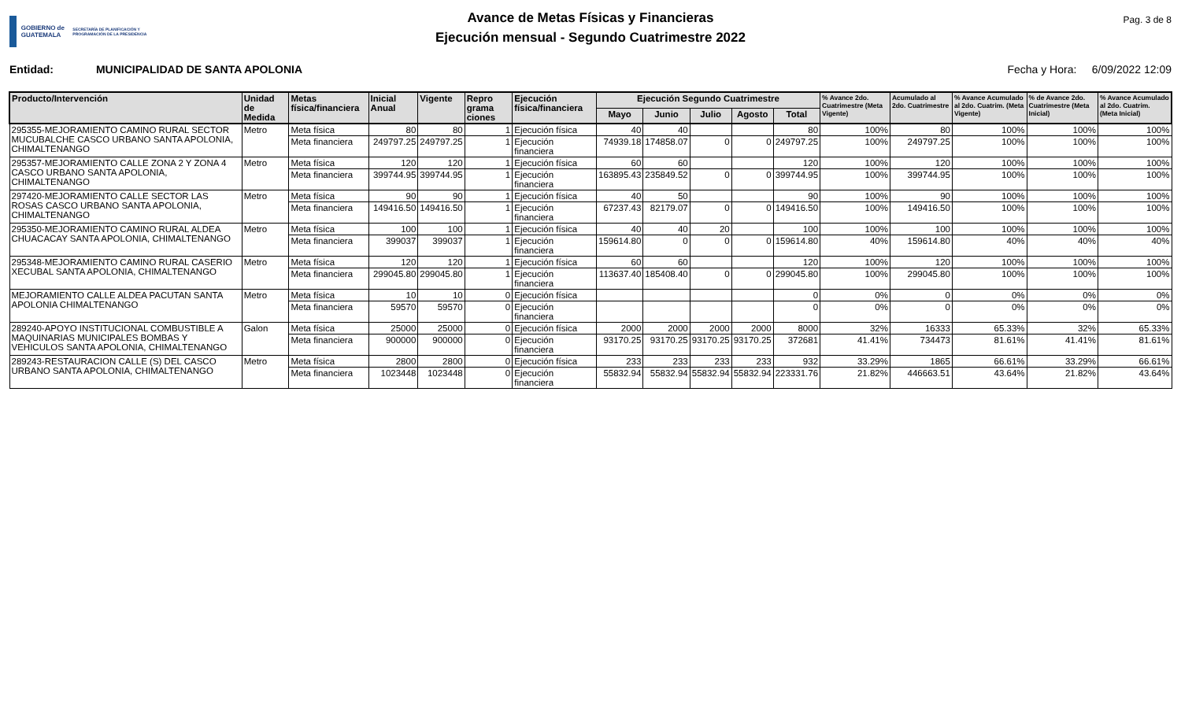GOBIERNO de GUATEMALA
SECRETARÍA DE PLANIFICACIÓN Y PROGRAMACIÓN DE LA PRESIDENCIA
Avance de Metas Físicas y Financieras
Ejecución mensual - Segundo Cuatrimestre 2022
Pag. 3 de 8
Entidad: MUNICIPALIDAD DE SANTA APOLONIA
Fecha y Hora: 6/09/2022 12:09
| Producto/Intervención | Unidad de Medida | Metas física/financiera | Inicial Anual | Vigente | Repro grama ciones | Ejecución física/financiera | Ejecución Segundo Cuatrimestre | | | | | % Avance 2do. Cuatrimestre (Meta Vigente) | Acumulado al 2do. Cuatrimestre | % Avance Acumulado al 2do. Cuatrim. (Meta Vigente) | % de Avance 2do. Cuatrimestre (Meta Inicial) | % Avance Acumulado al 2do. Cuatrim. (Meta Inicial) |
| --- | --- | --- | --- | --- | --- | --- | --- | --- | --- | --- | --- | --- | --- | --- | --- | --- |
| | | | | | | | Mayo | Junio | Julio | Agosto | Total | | | | | |
| 295355-MEJORAMIENTO CAMINO RURAL SECTOR MUCUBALCHE CASCO URBANO SANTA APOLONIA, CHIMALTENANGO | Metro | Meta física | 80 | 80 | 1 | Ejecución física | 40 | 40 | | | 80 | 100% | 80 | 100% | 100% | 100% |
| | | Meta financiera | 249797.25 | 249797.25 | 1 | Ejecución financiera | 74939.18 | 174858.07 | 0 | 0 | 249797.25 | 100% | 249797.25 | 100% | 100% | 100% |
| 295357-MEJORAMIENTO CALLE ZONA 2 Y ZONA 4 CASCO URBANO SANTA APOLONIA, CHIMALTENANGO | Metro | Meta física | 120 | 120 | 1 | Ejecución física | 60 | 60 | | | 120 | 100% | 120 | 100% | 100% | 100% |
| | | Meta financiera | 399744.95 | 399744.95 | 1 | Ejecución financiera | 163895.43 | 235849.52 | 0 | 0 | 399744.95 | 100% | 399744.95 | 100% | 100% | 100% |
| 297420-MEJORAMIENTO CALLE SECTOR LAS ROSAS CASCO URBANO SANTA APOLONIA, CHIMALTENANGO | Metro | Meta física | 90 | 90 | 1 | Ejecución física | 40 | 50 | | | 90 | 100% | 90 | 100% | 100% | 100% |
| | | Meta financiera | 149416.50 | 149416.50 | 1 | Ejecución financiera | 67237.43 | 82179.07 | 0 | 0 | 149416.50 | 100% | 149416.50 | 100% | 100% | 100% |
| 295350-MEJORAMIENTO CAMINO RURAL ALDEA CHUACACAY SANTA APOLONIA, CHIMALTENANGO | Metro | Meta física | 100 | 100 | 1 | Ejecución física | 40 | 40 | 20 | | 100 | 100% | 100 | 100% | 100% | 100% |
| | | Meta financiera | 399037 | 399037 | 1 | Ejecución financiera | 159614.80 | 0 | 0 | 0 | 159614.80 | 40% | 159614.80 | 40% | 40% | 40% |
| 295348-MEJORAMIENTO CAMINO RURAL CASERIO XECUBAL SANTA APOLONIA, CHIMALTENANGO | Metro | Meta física | 120 | 120 | 1 | Ejecución física | 60 | 60 | | | 120 | 100% | 120 | 100% | 100% | 100% |
| | | Meta financiera | 299045.80 | 299045.80 | 1 | Ejecución financiera | 113637.40 | 185408.40 | 0 | 0 | 299045.80 | 100% | 299045.80 | 100% | 100% | 100% |
| MEJORAMIENTO CALLE ALDEA PACUTAN SANTA APOLONIA CHIMALTENANGO | Metro | Meta física | 10 | 10 | 0 | Ejecución física | | | | | 0 | 0% | 0 | 0% | 0% | 0% |
| | | Meta financiera | 59570 | 59570 | 0 | Ejecución financiera | | | | | 0 | 0% | 0 | 0% | 0% | 0% |
| 289240-APOYO INSTITUCIONAL COMBUSTIBLE A MAQUINARIAS MUNICIPALES BOMBAS Y VEHICULOS SANTA APOLONIA, CHIMALTENANGO | Galon | Meta física | 25000 | 25000 | 0 | Ejecución física | 2000 | 2000 | 2000 | 2000 | 8000 | 32% | 16333 | 65.33% | 32% | 65.33% |
| | | Meta financiera | 900000 | 900000 | 0 | Ejecución financiera | 93170.25 | 93170.25 | 93170.25 | 93170.25 | 372681 | 41.41% | 734473 | 81.61% | 41.41% | 81.61% |
| 289243-RESTAURACION CALLE (S) DEL CASCO URBANO SANTA APOLONIA, CHIMALTENANGO | Metro | Meta física | 2800 | 2800 | 0 | Ejecución física | 233 | 233 | 233 | 233 | 932 | 33.29% | 1865 | 66.61% | 33.29% | 66.61% |
| | | Meta financiera | 1023448 | 1023448 | 0 | Ejecución financiera | 55832.94 | 55832.94 | 55832.94 | 55832.94 | 223331.76 | 21.82% | 446663.51 | 43.64% | 21.82% | 43.64% |